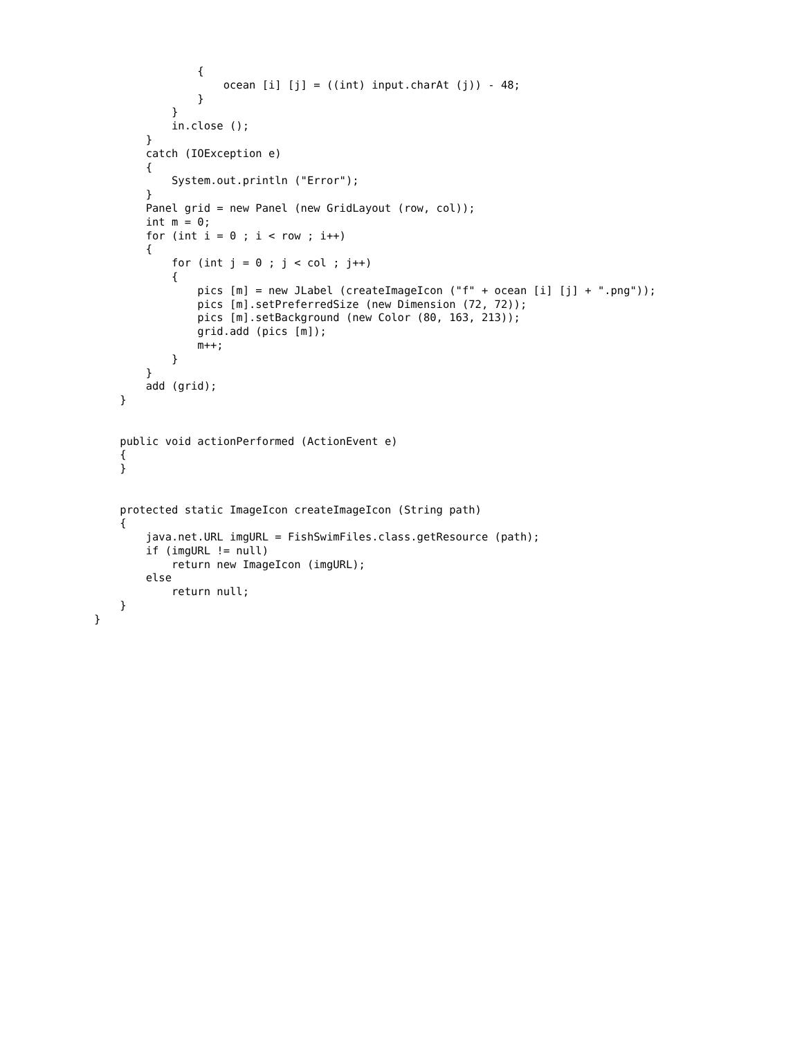{
                    ocean [i] [j] = ((int) input.charAt (j)) - 48;
                }
            }
            in.close ();
        }
        catch (IOException e)
        {
            System.out.println ("Error");
        }
        Panel grid = new Panel (new GridLayout (row, col));
        int m = 0;
        for (int i = 0 ; i < row ; i++)
        {
            for (int j = 0 ; j < col ; j++)
            {
                pics [m] = new JLabel (createImageIcon ("f" + ocean [i] [j] + ".png"));
                pics [m].setPreferredSize (new Dimension (72, 72));
                pics [m].setBackground (new Color (80, 163, 213));
                grid.add (pics [m]);
                m++;
            }
        }
        add (grid);
    }


    public void actionPerformed (ActionEvent e)
    {
    }


    protected static ImageIcon createImageIcon (String path)
    {
        java.net.URL imgURL = FishSwimFiles.class.getResource (path);
        if (imgURL != null)
            return new ImageIcon (imgURL);
        else
            return null;
    }
}